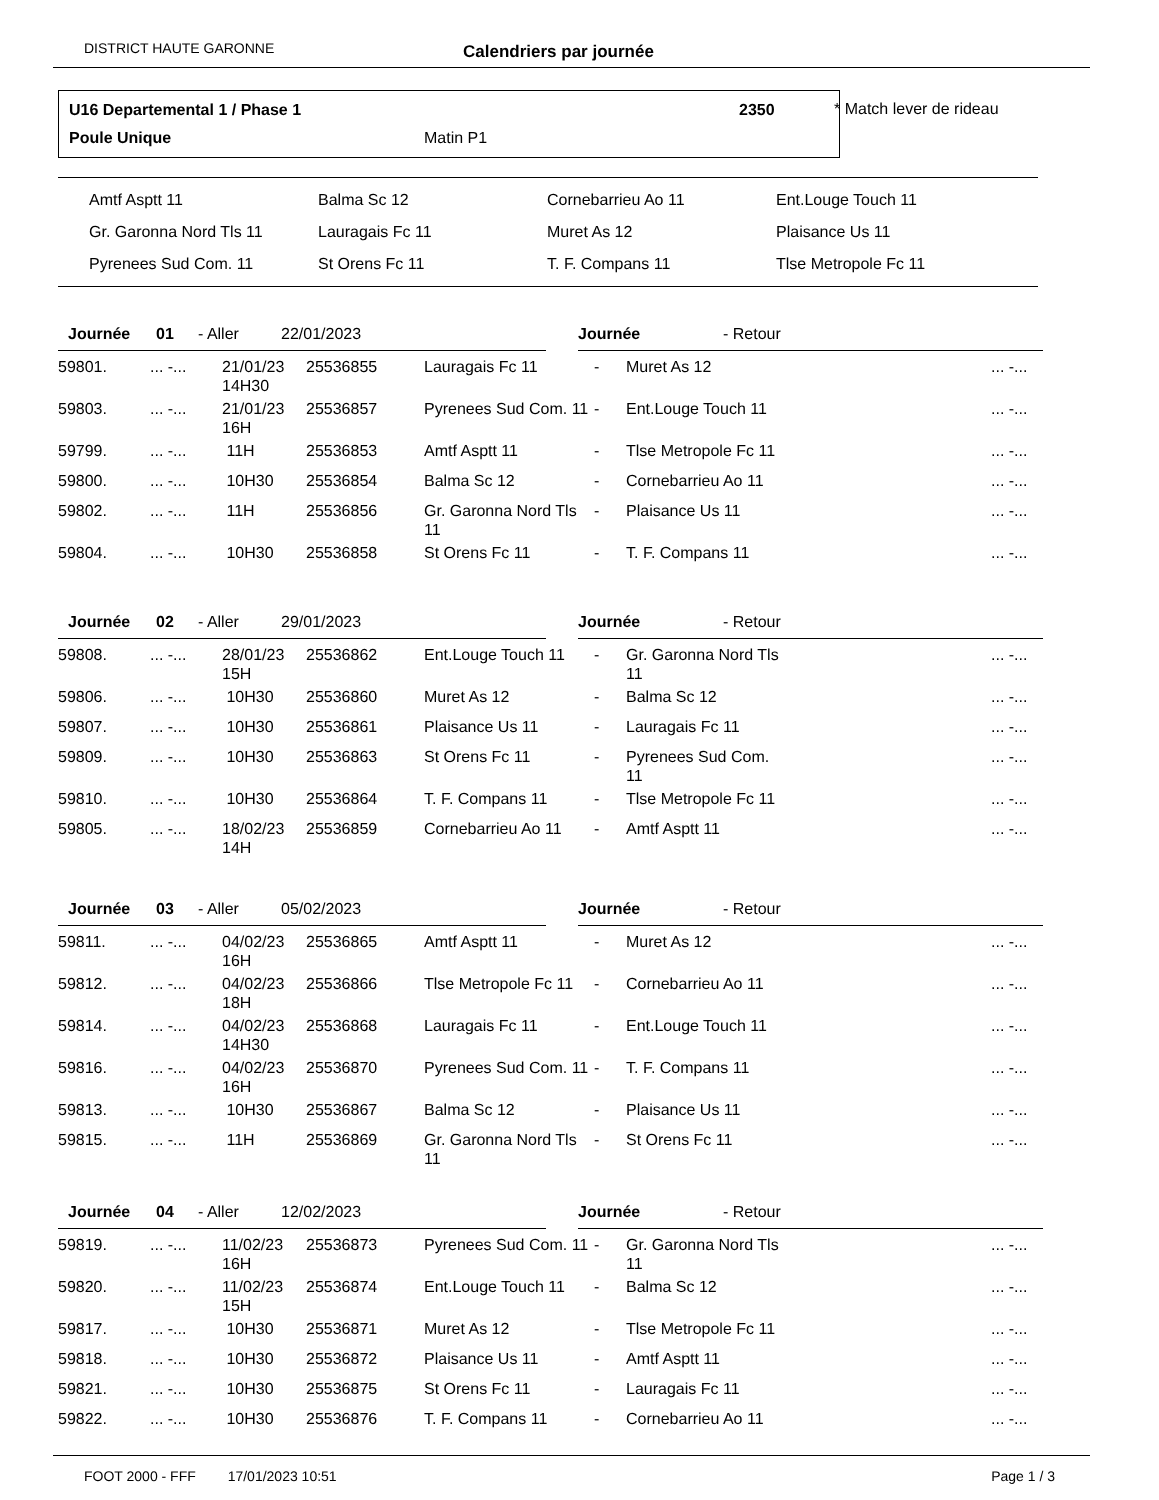DISTRICT HAUTE GARONNE Calendriers par journée
U16 Departemental 1 / Phase 1 2350
Poule Unique Matin P1
* Match lever de rideau
| Amtf Asptt 11 | Balma Sc 12 | Cornebarrieu Ao 11 | Ent.Louge Touch 11 |
| Gr. Garonna Nord Tls 11 | Lauragais Fc 11 | Muret As 12 | Plaisance Us 11 |
| Pyrenees Sud Com. 11 | St Orens Fc 11 | T. F. Compans 11 | Tlse Metropole Fc 11 |
Journée 01 - Aller 22/01/2023 Journée - Retour
| 59801. | ... -... | 21/01/23 14H30 | 25536855 | Lauragais Fc 11 | - | Muret As 12 | ... -... |
| 59803. | ... -... | 21/01/23 16H | 25536857 | Pyrenees Sud Com. 11 | - | Ent.Louge Touch 11 | ... -... |
| 59799. | ... -... | 11H | 25536853 | Amtf Asptt 11 | - | Tlse Metropole Fc 11 | ... -... |
| 59800. | ... -... | 10H30 | 25536854 | Balma Sc 12 | - | Cornebarrieu Ao 11 | ... -... |
| 59802. | ... -... | 11H | 25536856 | Gr. Garonna Nord Tls 11 | - | Plaisance Us 11 | ... -... |
| 59804. | ... -... | 10H30 | 25536858 | St Orens Fc 11 | - | T. F. Compans 11 | ... -... |
Journée 02 - Aller 29/01/2023 Journée - Retour
| 59808. | ... -... | 28/01/23 15H | 25536862 | Ent.Louge Touch 11 | - | Gr. Garonna Nord Tls 11 | ... -... |
| 59806. | ... -... | 10H30 | 25536860 | Muret As 12 | - | Balma Sc 12 | ... -... |
| 59807. | ... -... | 10H30 | 25536861 | Plaisance Us 11 | - | Lauragais Fc 11 | ... -... |
| 59809. | ... -... | 10H30 | 25536863 | St Orens Fc 11 | - | Pyrenees Sud Com. 11 | ... -... |
| 59810. | ... -... | 10H30 | 25536864 | T. F. Compans 11 | - | Tlse Metropole Fc 11 | ... -... |
| 59805. | ... -... | 18/02/23 14H | 25536859 | Cornebarrieu Ao 11 | - | Amtf Asptt 11 | ... -... |
Journée 03 - Aller 05/02/2023 Journée - Retour
| 59811. | ... -... | 04/02/23 16H | 25536865 | Amtf Asptt 11 | - | Muret As 12 | ... -... |
| 59812. | ... -... | 04/02/23 18H | 25536866 | Tlse Metropole Fc 11 | - | Cornebarrieu Ao 11 | ... -... |
| 59814. | ... -... | 04/02/23 14H30 | 25536868 | Lauragais Fc 11 | - | Ent.Louge Touch 11 | ... -... |
| 59816. | ... -... | 04/02/23 16H | 25536870 | Pyrenees Sud Com. 11 | - | T. F. Compans 11 | ... -... |
| 59813. | ... -... | 10H30 | 25536867 | Balma Sc 12 | - | Plaisance Us 11 | ... -... |
| 59815. | ... -... | 11H | 25536869 | Gr. Garonna Nord Tls 11 | - | St Orens Fc 11 | ... -... |
Journée 04 - Aller 12/02/2023 Journée - Retour
| 59819. | ... -... | 11/02/23 16H | 25536873 | Pyrenees Sud Com. 11 | - | Gr. Garonna Nord Tls 11 | ... -... |
| 59820. | ... -... | 11/02/23 15H | 25536874 | Ent.Louge Touch 11 | - | Balma Sc 12 | ... -... |
| 59817. | ... -... | 10H30 | 25536871 | Muret As 12 | - | Tlse Metropole Fc 11 | ... -... |
| 59818. | ... -... | 10H30 | 25536872 | Plaisance Us 11 | - | Amtf Asptt 11 | ... -... |
| 59821. | ... -... | 10H30 | 25536875 | St Orens Fc 11 | - | Lauragais Fc 11 | ... -... |
| 59822. | ... -... | 10H30 | 25536876 | T. F. Compans 11 | - | Cornebarrieu Ao 11 | ... -... |
FOOT 2000 - FFF 17/01/2023 10:51 Page 1 / 3